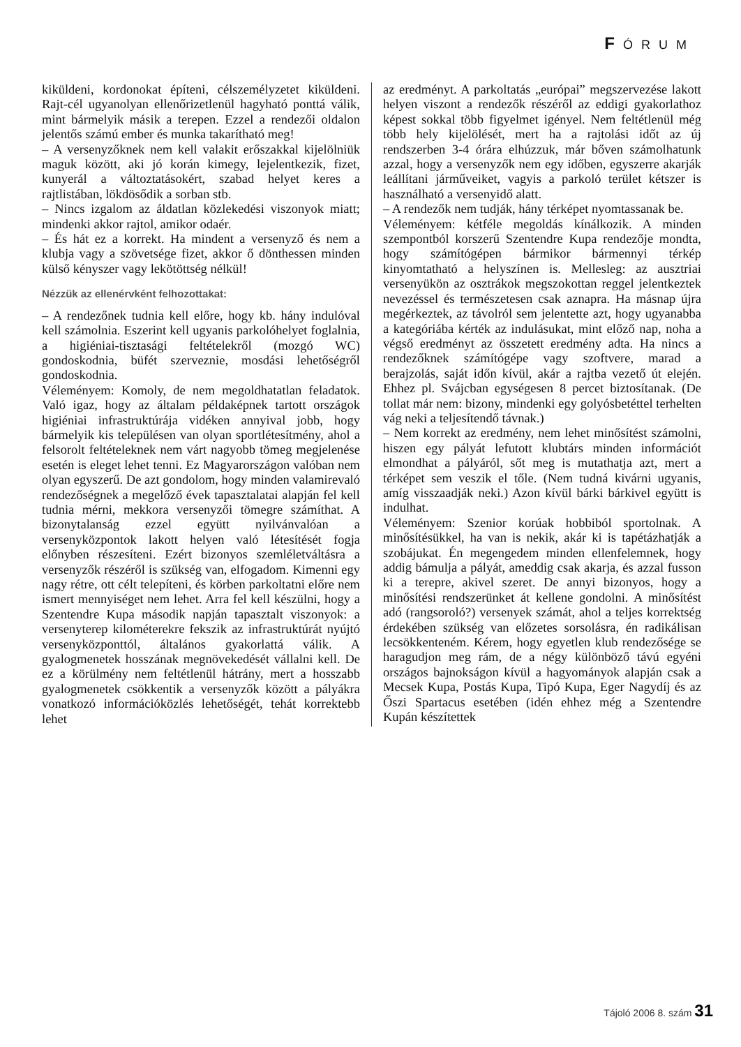FÓRUM
kiküldeni, kordonokat építeni, célszemélyzetet kiküldeni. Rajt-cél ugyanolyan ellenőrizetlenül hagyható ponttá válik, mint bármelyik másik a terepen. Ezzel a rendezői oldalon jelentős számú ember és munka takarítható meg!
– A versenyzőknek nem kell valakit erőszakkal kijelölniük maguk között, aki jó korán kimegy, lejelentkezik, fizet, kunyerál a változtatásokért, szabad helyet keres a rajtlistában, lökdösődik a sorban stb.
– Nincs izgalom az áldatlan közlekedési viszonyok miatt; mindenki akkor rajtol, amikor odaér.
– És hát ez a korrekt. Ha mindent a versenyző és nem a klubja vagy a szövetsége fizet, akkor ő dönthessen minden külső kényszer vagy lekötöttség nélkül!
Nézzük az ellenérvként felhozottakat:
– A rendezőnek tudnia kell előre, hogy kb. hány indulóval kell számolnia. Eszerint kell ugyanis parkolóhelyet foglalnia, a higiéniai-tisztasági feltételekről (mozgó WC) gondoskodnia, büfét szerveznie, mosdási lehetőségről gondoskodnia.
Véleményem: Komoly, de nem megoldhatatlan feladatok. Való igaz, hogy az általam példaképnek tartott országok higiéniai infrastruktúrája vidéken annyival jobb, hogy bármelyik kis településen van olyan sportlétesítmény, ahol a felsorolt feltételeknek nem várt nagyobb tömeg megjelenése esetén is eleget lehet tenni. Ez Magyarországon valóban nem olyan egyszerű. De azt gondolom, hogy minden valamirevaló rendezőségnek a megelőző évek tapasztalatai alapján fel kell tudnia mérni, mekkora versenyzői tömegre számíthat. A bizonytalanság ezzel együtt nyilvánvalóan a versenyközpontok lakott helyen való létesítését fogja előnyben részesíteni. Ezért bizonyos szemléletváltásra a versenyzők részéről is szükség van, elfogadom. Kimenni egy nagy rétre, ott célt telepíteni, és körben parkoltatni előre nem ismert mennyiséget nem lehet. Arra fel kell készülni, hogy a Szentendre Kupa második napján tapasztalt viszonyok: a versenyterep kilométerekre fekszik az infrastruktúrát nyújtó versenyközponttól, általános gyakorlattá válik. A gyalogmenetek hosszának megnövekedését vállalni kell. De ez a körülmény nem feltétlenül hátrány, mert a hosszabb gyalogmenetek csökkentik a versenyzők között a pályákra vonatkozó információközlés lehetőségét, tehát korrektebb lehet
az eredményt. A parkoltatás „európai” megszervezése lakott helyen viszont a rendezők részéről az eddigi gyakorlathoz képest sokkal több figyelmet igényel. Nem feltétlenül még több hely kijelölését, mert ha a rajtolási időt az új rendszerben 3-4 órára elhúzzuk, már bőven számolhatunk azzal, hogy a versenyzők nem egy időben, egyszerre akarják leállítani járműveiket, vagyis a parkoló terület kétszer is használható a versenyidő alatt.
– A rendezők nem tudják, hány térképet nyomtassanak be.
Véleményem: kétféle megoldás kínálkozik. A minden szempontból korszerű Szentendre Kupa rendezője mondta, hogy számítógépen bármikor bármennyi térkép kinyomtatható a helyszínen is. Mellesleg: az ausztriai versenyükön az osztrákok megszokottan reggel jelentkeztek nevezéssel és természetesen csak aznapra. Ha másnap újra megérkeztek, az távolról sem jelentette azt, hogy ugyanabba a kategóriába kérték az indulásukat, mint előző nap, noha a végső eredményt az összetett eredmény adta. Ha nincs a rendezőknek számítógépe vagy szoftvere, marad a berajzolás, saját időn kívül, akár a rajtba vezető út elején. Ehhez pl. Svájcban egységesen 8 percet biztosítanak. (De tollat már nem: bizony, mindenki egy golyósbetéttel terhelten vág neki a teljesítendő távnak.)
– Nem korrekt az eredmény, nem lehet minősítést számolni, hiszen egy pályát lefutott klubtárs minden információt elmondhat a pályáról, sőt meg is mutathatja azt, mert a térképet sem veszik el tőle. (Nem tudná kivárni ugyanis, amíg visszaadják neki.) Azon kívül bárki bárkivel együtt is indulhat.
Véleményem: Szenior korúak hobbiból sportolnak. A minősítésükkel, ha van is nekik, akár ki is tapétázhatják a szobájukat. Én megengedem minden ellenfelemnek, hogy addig bámulja a pályát, ameddig csak akarja, és azzal fusson ki a terepre, akivel szeret. De annyi bizonyos, hogy a minősítési rendszerünket át kellene gondolni. A minősítést adó (rangsoroló?) versenyek számát, ahol a teljes korrektség érdekében szükség van előzetes sorsolásra, én radikálisan lecsökkenteném. Kérem, hogy egyetlen klub rendezősége se haragudjon meg rám, de a négy különböző távú egyéni országos bajnokságon kívül a hagyományok alapján csak a Mecsek Kupa, Postás Kupa, Tipó Kupa, Eger Nagydíj és az Őszi Spartacus esetében (idén ehhez még a Szentendre Kupán készítettek
Tájoló 2006 8. szám 31